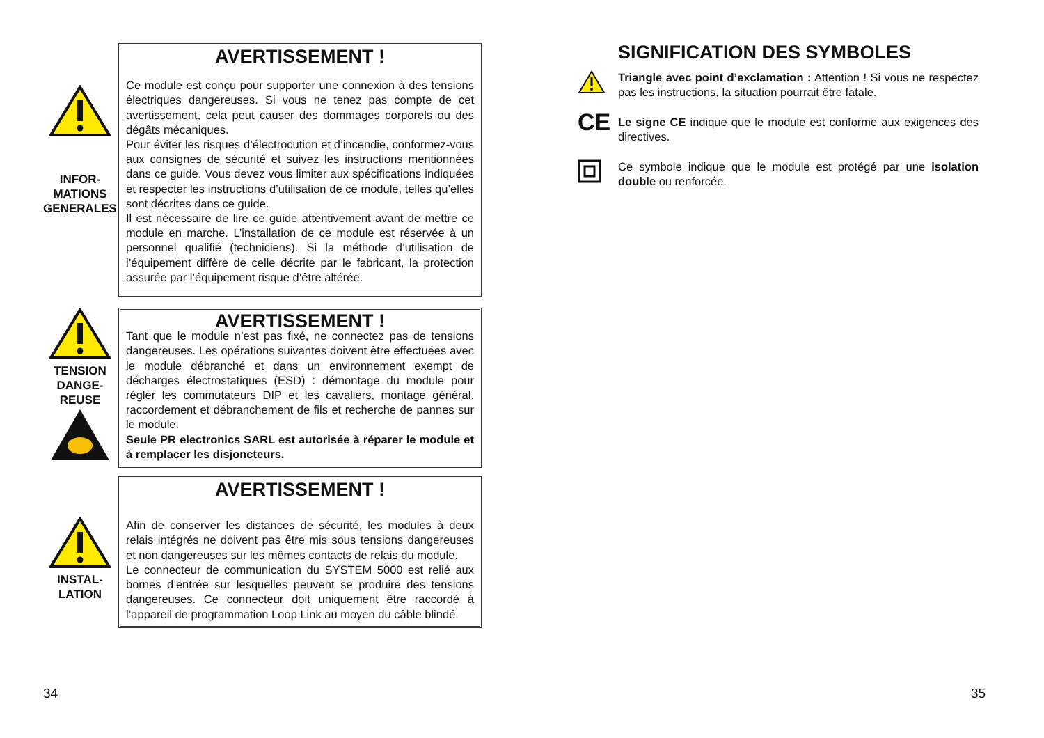INFOR-
MATIONS
GENERALES
AVERTISSEMENT !
Ce module est conçu pour supporter une connexion à des tensions électriques dangereuses. Si vous ne tenez pas compte de cet avertissement, cela peut causer des dommages corporels ou des dégâts mécaniques.
Pour éviter les risques d’électrocution et d’incendie, conformez-vous aux consignes de sécurité et suivez les instructions mentionnées dans ce guide. Vous devez vous limiter aux spécifications indiquées et respecter les instructions d’utilisation de ce module, telles qu’elles sont décrites dans ce guide.
Il est nécessaire de lire ce guide attentivement avant de mettre ce module en marche. L’installation de ce module est réservée à un personnel qualifié (techniciens). Si la méthode d’utilisation de l’équipement diffère de celle décrite par le fabricant, la protection assurée par l’équipement risque d’être altérée.
TENSION
DANGE-
REUSE
AVERTISSEMENT !
Tant que le module n’est pas fixé, ne connectez pas de tensions dangereuses. Les opérations suivantes doivent être effectuées avec le module débranché et dans un environnement exempt de décharges électrostatiques (ESD) : démontage du module pour régler les commutateurs DIP et les cavaliers, montage général, raccordement et débranchement de fils et recherche de pannes sur le module.
Seule PR electronics SARL est autorisée à réparer le module et à remplacer les disjoncteurs.
INSTAL-
LATION
AVERTISSEMENT !
Afin de conserver les distances de sécurité, les modules à deux relais intégrés ne doivent pas être mis sous tensions dangereuses et non dangereuses sur les mêmes contacts de relais du module.
Le connecteur de communication du SYSTEM 5000 est relié aux bornes d’entrée sur lesquelles peuvent se produire des tensions dangereuses. Ce connecteur doit uniquement être raccordé à l’appareil de programmation Loop Link au moyen du câble blindé.
SIGNIFICATION DES SYMBOLES
Triangle avec point d’exclamation : Attention ! Si vous ne respectez pas les instructions, la situation pourrait être fatale.
CE
Le signe CE indique que le module est conforme aux exigences des directives.
Ce symbole indique que le module est protégé par une isolation double ou renforcée.
34 35